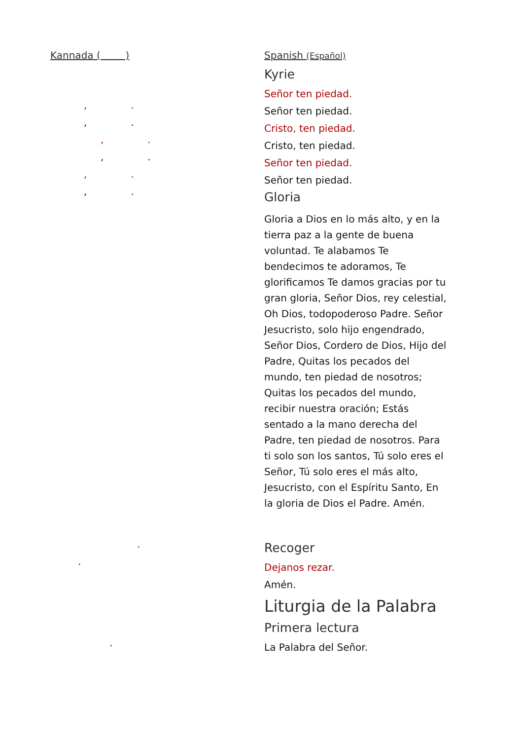Kannada ( )
, .
, .
, .
, .
, .
, .
.
.
.
Spanish (Español)
Kyrie
Señor ten piedad.
Señor ten piedad.
Cristo, ten piedad.
Cristo, ten piedad.
Señor ten piedad.
Señor ten piedad.
Gloria
Gloria a Dios en lo más alto, y en la tierra paz a la gente de buena voluntad. Te alabamos Te bendecimos te adoramos, Te glorificamos Te damos gracias por tu gran gloria, Señor Dios, rey celestial, Oh Dios, todopoderoso Padre. Señor Jesucristo, solo hijo engendrado, Señor Dios, Cordero de Dios, Hijo del Padre, Quitas los pecados del mundo, ten piedad de nosotros; Quitas los pecados del mundo, recibir nuestra oración; Estás sentado a la mano derecha del Padre, ten piedad de nosotros. Para ti solo son los santos, Tú solo eres el Señor, Tú solo eres el más alto, Jesucristo, con el Espíritu Santo, En la gloria de Dios el Padre. Amén.
Recoger
Dejanos rezar.
Amén.
Liturgia de la Palabra
Primera lectura
La Palabra del Señor.